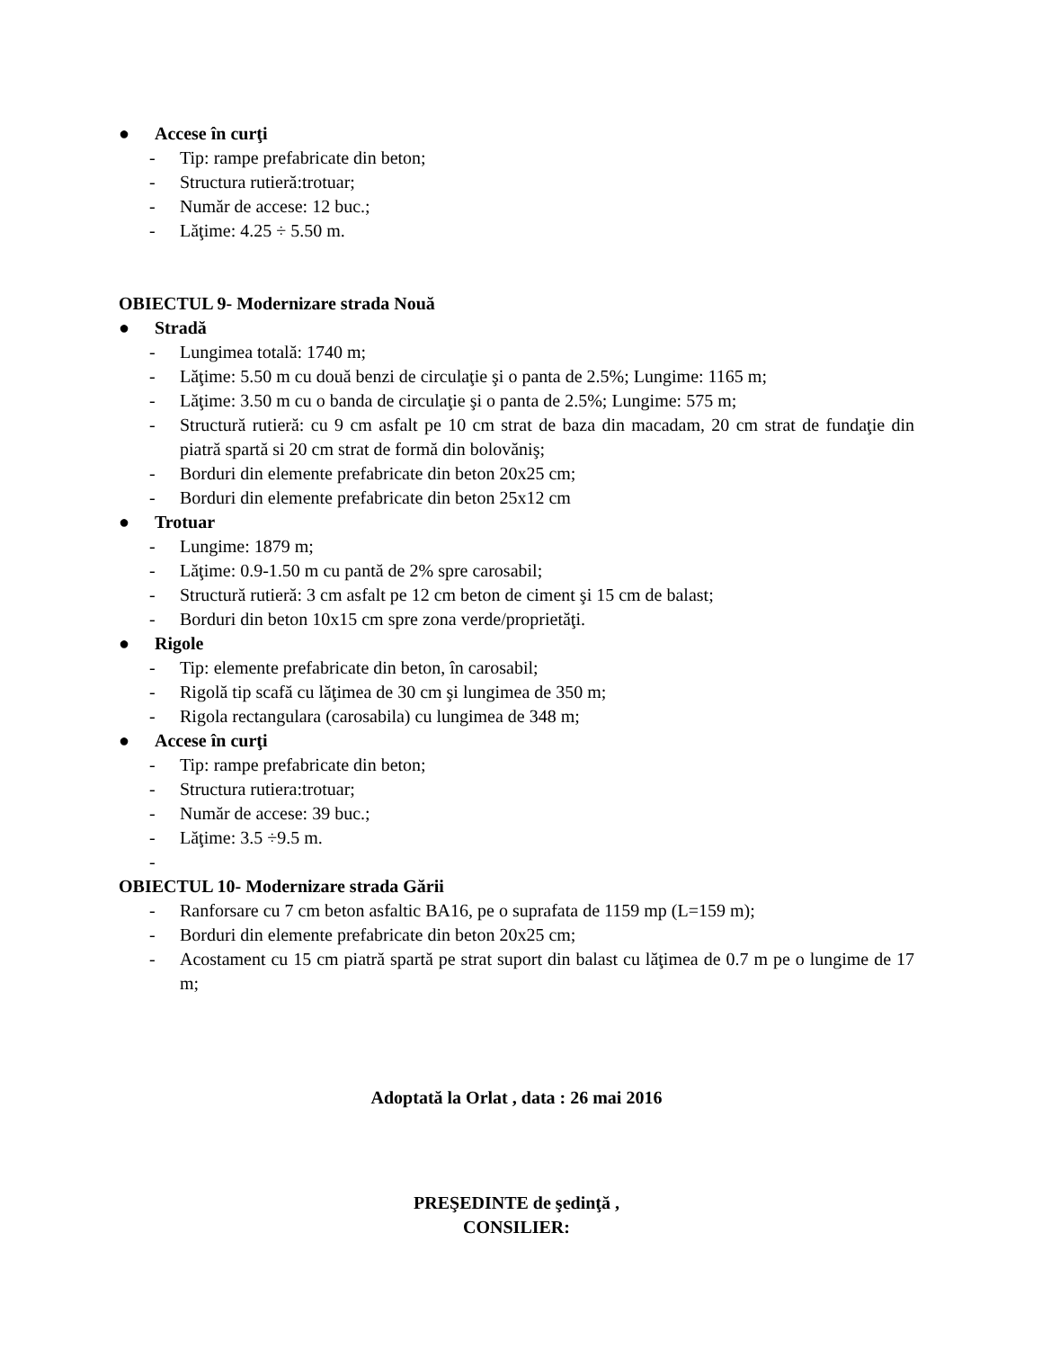● Accese în curţi
- Tip: rampe prefabricate din beton;
- Structura rutieră:trotuar;
- Număr de accese: 12 buc.;
- Lăţime: 4.25 ÷ 5.50 m.
OBIECTUL 9- Modernizare strada Nouă
● Stradă
- Lungimea totală: 1740 m;
- Lăţime: 5.50 m cu două benzi de circulaţie şi o panta de 2.5%; Lungime: 1165 m;
- Lăţime: 3.50 m cu o banda de circulaţie şi o panta de 2.5%; Lungime: 575 m;
- Structură rutieră: cu 9 cm asfalt pe 10 cm strat de baza din macadam, 20 cm strat de fundaţie din piatră spartă si 20 cm strat de formă din bolovăniş;
- Borduri din elemente prefabricate din beton 20x25 cm;
- Borduri din elemente prefabricate din beton 25x12 cm
● Trotuar
- Lungime: 1879 m;
- Lăţime: 0.9-1.50 m cu pantă de 2% spre carosabil;
- Structură rutieră: 3 cm asfalt pe 12 cm beton de ciment şi 15 cm de balast;
- Borduri din beton 10x15 cm spre zona verde/proprietăţi.
● Rigole
- Tip: elemente prefabricate din beton, în carosabil;
- Rigolă tip scafă cu lăţimea de 30 cm şi lungimea de 350 m;
- Rigola rectangulara (carosabila) cu lungimea de 348 m;
● Accese în curţi
- Tip: rampe prefabricate din beton;
- Structura rutiera:trotuar;
- Număr de accese: 39 buc.;
- Lăţime: 3.5 ÷9.5 m.
-
OBIECTUL 10- Modernizare strada Gării
- Ranforsare cu 7 cm beton asfaltic BA16, pe o suprafata de 1159 mp (L=159 m);
- Borduri din elemente prefabricate din beton 20x25 cm;
- Acostament cu 15 cm piatră spartă pe strat suport din balast cu lăţimea de 0.7 m pe o lungime de 17 m;
Adoptată la Orlat , data : 26 mai 2016
PREŞEDINTE de şedinţă ,
CONSILIER: